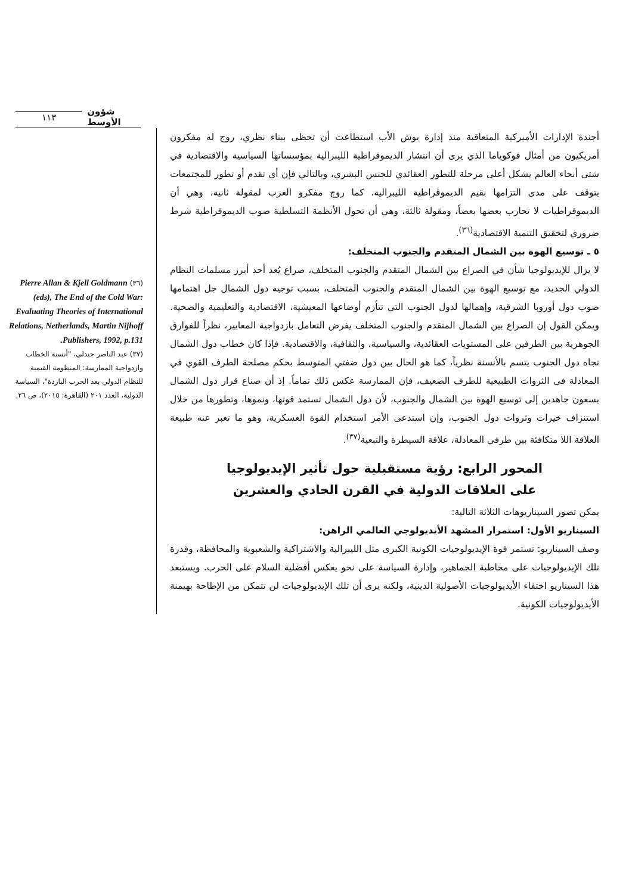١١٣ شؤون الأوسط
أجندة الإدارات الأميركية المتعاقبة منذ إدارة بوش الأب استطاعت أن تحظى ببناء نظري، روج له مفكرون أمريكيون من أمثال فوكوياما الذي يرى أن انتشار الديموقراطية الليبرالية بمؤسساتها السياسية والاقتصادية في شتى أنحاء العالم يشكل أعلى مرحلة للتطور العقائدي للجنس البشري، وبالتالي فإن أي تقدم أو تطور للمجتمعات يتوقف على مدى التزامها بقيم الديموقراطية الليبرالية. كما روج مفكرو الغرب لمقولة ثانية، وهي أن الديموقراطيات لا تحارب بعضها بعضاً، ومقولة ثالثة، وهي أن تحول الأنظمة التسلطية صوب الديموقراطية شرط ضروري لتحقيق التنمية الاقتصادية<sup>(٣٦)</sup>.
٥ ـ توسيع الهوة بين الشمال المتقدم والجنوب المتخلف:
لا يزال للإيديولوجيا شأن في الصراع بين الشمال المتقدم والجنوب المتخلف، صراع يُعد أحد أبرز مسلمات النظام الدولي الجديد، مع توسيع الهوة بين الشمال المتقدم والجنوب المتخلف، بسبب توجيه دول الشمال جل اهتمامها صوب دول أوروبا الشرقية، وإهمالها لدول الجنوب التي تتأزم أوضاعها المعيشية، الاقتصادية والتعليمية والصحية. ويمكن القول إن الصراع بين الشمال المتقدم والجنوب المتخلف يفرض التعامل بازدواجية المعايير، نظراً للفوارق الجوهرية بين الطرفين على المستويات العقائدية، والسياسية، والثقافية، والاقتصادية. فإذا كان خطاب دول الشمال تجاه دول الجنوب يتسم بالأنسنة نظرياً، كما هو الحال بين دول ضفتي المتوسط بحكم مصلحة الطرف القوي في المعادلة في الثروات الطبيعية للطرف الضعيف، فإن الممارسة عكس ذلك تماماً. إذ أن صناع قرار دول الشمال يسعون جاهدين إلى توسيع الهوة بين الشمال والجنوب، لأن دول الشمال تستمد قوتها، ونموها، وتطورها من خلال استنزاف خيرات وثروات دول الجنوب، وإن استدعى الأمر استخدام القوة العسكرية، وهو ما تعبر عنه طبيعة العلاقة اللا متكافئة بين طرفي المعادلة، علاقة السيطرة والتبعية<sup>(٣٧)</sup>.
المحور الرابع: رؤية مستقبلية حول تأثير الإيديولوجيا
على العلاقات الدولية في القرن الحادي والعشرين
يمكن تصور السيناريوهات الثلاثة التالية:
السيناريو الأول: استمرار المشهد الأيديولوجي العالمي الراهن:
وصف السيناريو: تستمر قوة الإيديولوجيات الكونية الكبرى مثل الليبرالية والاشتراكية والشعبوية والمحافظة، وقدرة تلك الإيديولوجيات على مخاطبة الجماهير، وإدارة السياسة على نحو يعكس أفضلية السلام على الحرب. ويستبعد هذا السيناريو اختفاء الأيديولوجيات الأصولية الدينية، ولكنه يرى أن تلك الإيديولوجيات لن تتمكن من الإطاحة بهيمنة الأيديولوجيات الكونية.
(٣٦) Pierre Allan & Kjell Goldmann (eds), The End of the Cold War: Evaluating Theories of International Relations, Netherlands, Martin Nijhoff Publishers, 1992, p.131.
(٣٧) عبد الناصر جندلي، "أنسنة الخطاب وازدواجية الممارسة: المنظومة القيمية للنظام الدولي بعد الحرب الباردة"، السياسة الدولية، العدد ٢٠١ (القاهرة: ٢٠١٥)، ص ٢٦.